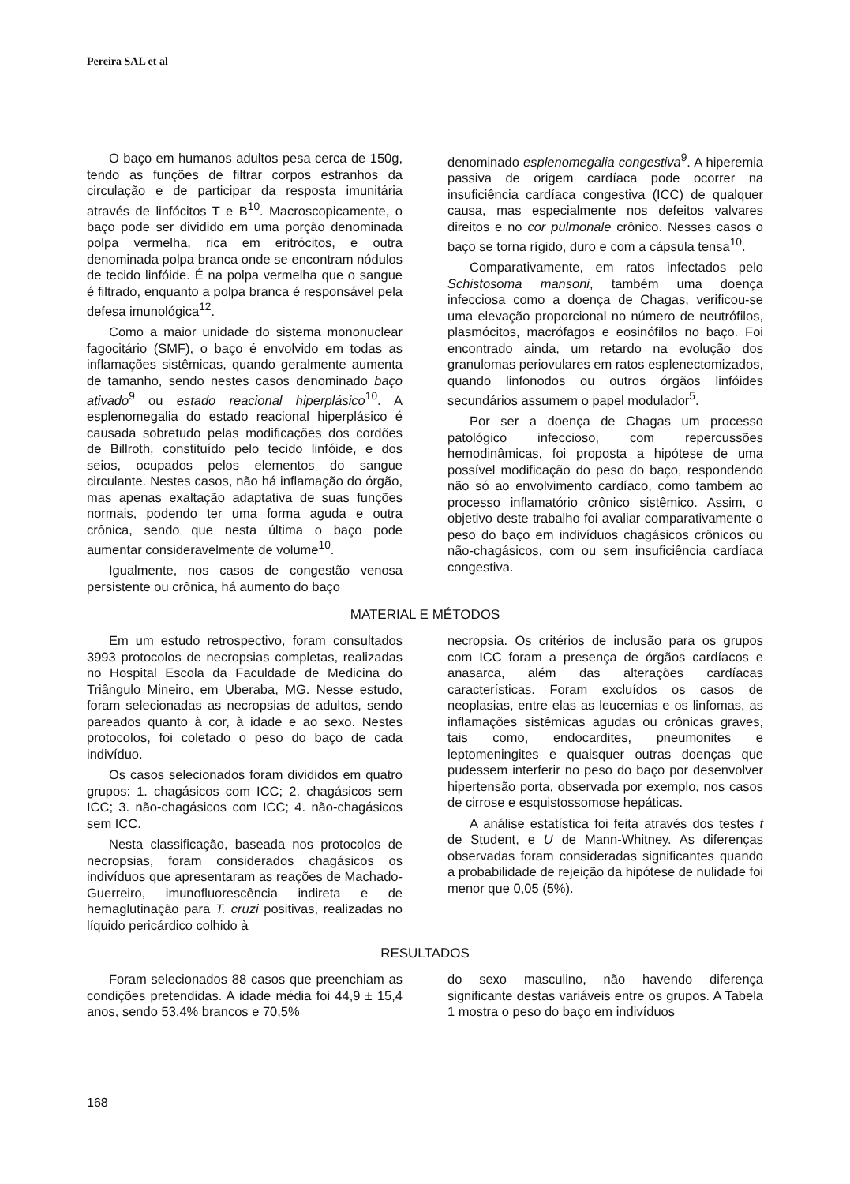Pereira SAL et al
O baço em humanos adultos pesa cerca de 150g, tendo as funções de filtrar corpos estranhos da circulação e de participar da resposta imunitária através de linfócitos T e B<sup>10</sup>. Macroscopicamente, o baço pode ser dividido em uma porção denominada polpa vermelha, rica em eritrócitos, e outra denominada polpa branca onde se encontram nódulos de tecido linfóide. É na polpa vermelha que o sangue é filtrado, enquanto a polpa branca é responsável pela defesa imunológica<sup>12</sup>.
Como a maior unidade do sistema mononuclear fagocitário (SMF), o baço é envolvido em todas as inflamações sistêmicas, quando geralmente aumenta de tamanho, sendo nestes casos denominado baço ativado<sup>9</sup> ou estado reacional hiperplásico<sup>10</sup>. A esplenomegalia do estado reacional hiperplásico é causada sobretudo pelas modificações dos cordões de Billroth, constituído pelo tecido linfóide, e dos seios, ocupados pelos elementos do sangue circulante. Nestes casos, não há inflamação do órgão, mas apenas exaltação adaptativa de suas funções normais, podendo ter uma forma aguda e outra crônica, sendo que nesta última o baço pode aumentar consideravelmente de volume<sup>10</sup>.
Igualmente, nos casos de congestão venosa persistente ou crônica, há aumento do baço
denominado esplenomegalia congestiva<sup>9</sup>. A hiperemia passiva de origem cardíaca pode ocorrer na insuficiência cardíaca congestiva (ICC) de qualquer causa, mas especialmente nos defeitos valvares direitos e no cor pulmonale crônico. Nesses casos o baço se torna rígido, duro e com a cápsula tensa<sup>10</sup>.
Comparativamente, em ratos infectados pelo Schistosoma mansoni, também uma doença infecciosa como a doença de Chagas, verificou-se uma elevação proporcional no número de neutrófilos, plasmócitos, macrófagos e eosinófilos no baço. Foi encontrado ainda, um retardo na evolução dos granulomas periovulares em ratos esplenectomizados, quando linfonodos ou outros órgãos linfóides secundários assumem o papel modulador<sup>5</sup>.
Por ser a doença de Chagas um processo patológico infeccioso, com repercussões hemodinâmicas, foi proposta a hipótese de uma possível modificação do peso do baço, respondendo não só ao envolvimento cardíaco, como também ao processo inflamatório crônico sistêmico. Assim, o objetivo deste trabalho foi avaliar comparativamente o peso do baço em indivíduos chagásicos crônicos ou não-chagásicos, com ou sem insuficiência cardíaca congestiva.
MATERIAL E MÉTODOS
Em um estudo retrospectivo, foram consultados 3993 protocolos de necropsias completas, realizadas no Hospital Escola da Faculdade de Medicina do Triângulo Mineiro, em Uberaba, MG. Nesse estudo, foram selecionadas as necropsias de adultos, sendo pareados quanto à cor, à idade e ao sexo. Nestes protocolos, foi coletado o peso do baço de cada indivíduo.
Os casos selecionados foram divididos em quatro grupos: 1. chagásicos com ICC; 2. chagásicos sem ICC; 3. não-chagásicos com ICC; 4. não-chagásicos sem ICC.
Nesta classificação, baseada nos protocolos de necropsias, foram considerados chagásicos os indivíduos que apresentaram as reações de Machado-Guerreiro, imunofluorescência indireta e de hemaglutinação para T. cruzi positivas, realizadas no líquido pericárdico colhido à
necropsia. Os critérios de inclusão para os grupos com ICC foram a presença de órgãos cardíacos e anasarca, além das alterações cardíacas características. Foram excluídos os casos de neoplasias, entre elas as leucemias e os linfomas, as inflamações sistêmicas agudas ou crônicas graves, tais como, endocardites, pneumonites e leptomeningites e quaisquer outras doenças que pudessem interferir no peso do baço por desenvolver hipertensão porta, observada por exemplo, nos casos de cirrose e esquistossomose hepáticas.
A análise estatística foi feita através dos testes t de Student, e U de Mann-Whitney. As diferenças observadas foram consideradas significantes quando a probabilidade de rejeição da hipótese de nulidade foi menor que 0,05 (5%).
RESULTADOS
Foram selecionados 88 casos que preenchiam as condições pretendidas. A idade média foi 44,9 ± 15,4 anos, sendo 53,4% brancos e 70,5%
do sexo masculino, não havendo diferença significante destas variáveis entre os grupos. A Tabela 1 mostra o peso do baço em indivíduos
168